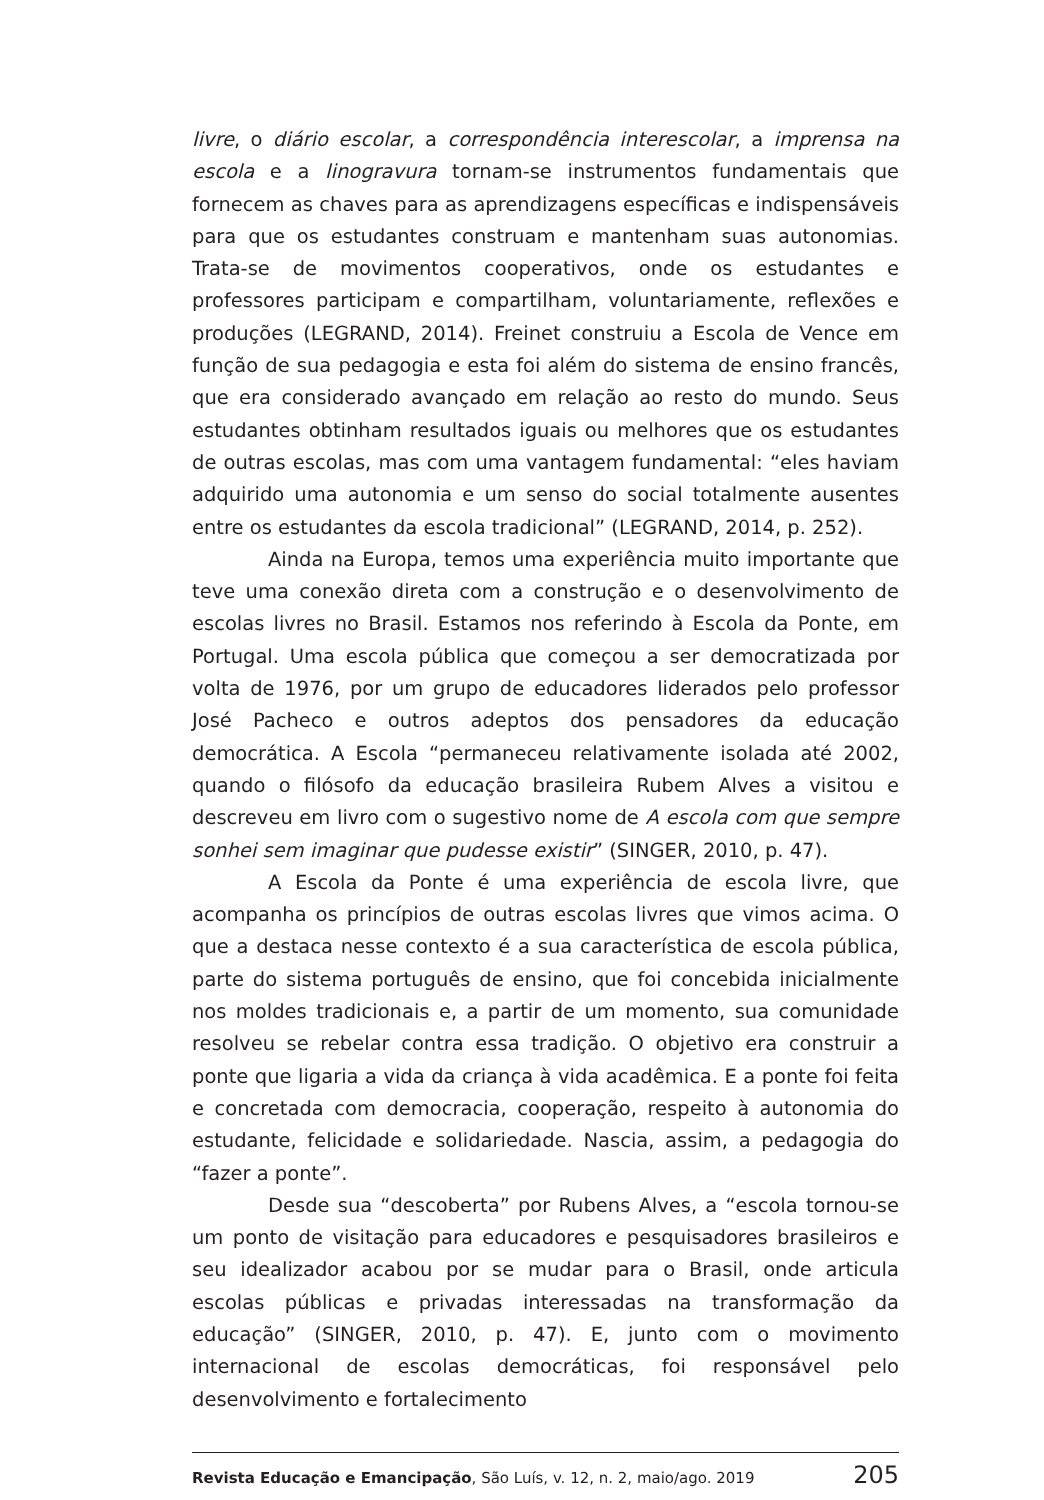livre, o diário escolar, a correspondência interescolar, a imprensa na escola e a linogravura tornam-se instrumentos fundamentais que fornecem as chaves para as aprendizagens específicas e indispensáveis para que os estudantes construam e mantenham suas autonomias. Trata-se de movimentos cooperativos, onde os estudantes e professores participam e compartilham, voluntariamente, reflexões e produções (LEGRAND, 2014). Freinet construiu a Escola de Vence em função de sua pedagogia e esta foi além do sistema de ensino francês, que era considerado avançado em relação ao resto do mundo. Seus estudantes obtinham resultados iguais ou melhores que os estudantes de outras escolas, mas com uma vantagem fundamental: “eles haviam adquirido uma autonomia e um senso do social totalmente ausentes entre os estudantes da escola tradicional” (LEGRAND, 2014, p. 252).
Ainda na Europa, temos uma experiência muito importante que teve uma conexão direta com a construção e o desenvolvimento de escolas livres no Brasil. Estamos nos referindo à Escola da Ponte, em Portugal. Uma escola pública que começou a ser democratizada por volta de 1976, por um grupo de educadores liderados pelo professor José Pacheco e outros adeptos dos pensadores da educação democrática. A Escola “permaneceu relativamente isolada até 2002, quando o filósofo da educação brasileira Rubem Alves a visitou e descreveu em livro com o sugestivo nome de A escola com que sempre sonhei sem imaginar que pudesse existir” (SINGER, 2010, p. 47).
A Escola da Ponte é uma experiência de escola livre, que acompanha os princípios de outras escolas livres que vimos acima. O que a destaca nesse contexto é a sua característica de escola pública, parte do sistema português de ensino, que foi concebida inicialmente nos moldes tradicionais e, a partir de um momento, sua comunidade resolveu se rebelar contra essa tradição. O objetivo era construir a ponte que ligaria a vida da criança à vida acadêmica. E a ponte foi feita e concretada com democracia, cooperação, respeito à autonomia do estudante, felicidade e solidariedade. Nascia, assim, a pedagogia do “fazer a ponte”.
Desde sua “descoberta” por Rubens Alves, a “escola tornou-se um ponto de visitação para educadores e pesquisadores brasileiros e seu idealizador acabou por se mudar para o Brasil, onde articula escolas públicas e privadas interessadas na transformação da educação” (SINGER, 2010, p. 47). E, junto com o movimento internacional de escolas democráticas, foi responsável pelo desenvolvimento e fortalecimento
Revista Educação e Emancipação, São Luís, v. 12, n. 2, maio/ago. 2019 205